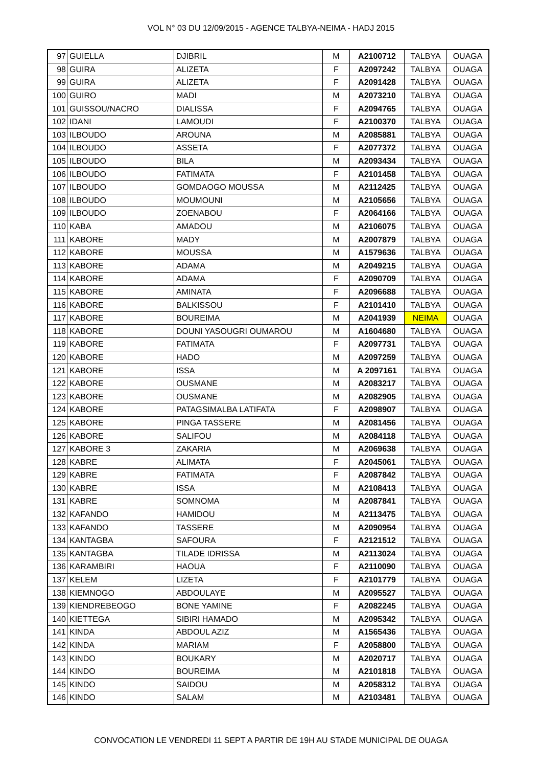VOL N° 03 DU 12/09/2015 - AGENCE TALBYA-NEIMA - HADJ 2015
| 97 | GUIELLA | DJIBRIL | M | A2100712 | TALBYA | OUAGA |
| 98 | GUIRA | ALIZETA | F | A2097242 | TALBYA | OUAGA |
| 99 | GUIRA | ALIZETA | F | A2091428 | TALBYA | OUAGA |
| 100 | GUIRO | MADI | M | A2073210 | TALBYA | OUAGA |
| 101 | GUISSOU/NACRO | DIALISSA | F | A2094765 | TALBYA | OUAGA |
| 102 | IDANI | LAMOUDI | F | A2100370 | TALBYA | OUAGA |
| 103 | ILBOUDO | AROUNA | M | A2085881 | TALBYA | OUAGA |
| 104 | ILBOUDO | ASSETA | F | A2077372 | TALBYA | OUAGA |
| 105 | ILBOUDO | BILA | M | A2093434 | TALBYA | OUAGA |
| 106 | ILBOUDO | FATIMATA | F | A2101458 | TALBYA | OUAGA |
| 107 | ILBOUDO | GOMDAOGO MOUSSA | M | A2112425 | TALBYA | OUAGA |
| 108 | ILBOUDO | MOUMOUNI | M | A2105656 | TALBYA | OUAGA |
| 109 | ILBOUDO | ZOENABOU | F | A2064166 | TALBYA | OUAGA |
| 110 | KABA | AMADOU | M | A2106075 | TALBYA | OUAGA |
| 111 | KABORE | MADY | M | A2007879 | TALBYA | OUAGA |
| 112 | KABORE | MOUSSA | M | A1579636 | TALBYA | OUAGA |
| 113 | KABORE | ADAMA | M | A2049215 | TALBYA | OUAGA |
| 114 | KABORE | ADAMA | F | A2090709 | TALBYA | OUAGA |
| 115 | KABORE | AMINATA | F | A2096688 | TALBYA | OUAGA |
| 116 | KABORE | BALKISSOU | F | A2101410 | TALBYA | OUAGA |
| 117 | KABORE | BOUREIMA | M | A2041939 | NEIMA | OUAGA |
| 118 | KABORE | DOUNI YASOUGRI OUMAROU | M | A1604680 | TALBYA | OUAGA |
| 119 | KABORE | FATIMATA | F | A2097731 | TALBYA | OUAGA |
| 120 | KABORE | HADO | M | A2097259 | TALBYA | OUAGA |
| 121 | KABORE | ISSA | M | A 2097161 | TALBYA | OUAGA |
| 122 | KABORE | OUSMANE | M | A2083217 | TALBYA | OUAGA |
| 123 | KABORE | OUSMANE | M | A2082905 | TALBYA | OUAGA |
| 124 | KABORE | PATAGSIMALBA LATIFATA | F | A2098907 | TALBYA | OUAGA |
| 125 | KABORE | PINGA TASSERE | M | A2081456 | TALBYA | OUAGA |
| 126 | KABORE | SALIFOU | M | A2084118 | TALBYA | OUAGA |
| 127 | KABORE 3 | ZAKARIA | M | A2069638 | TALBYA | OUAGA |
| 128 | KABRE | ALIMATA | F | A2045061 | TALBYA | OUAGA |
| 129 | KABRE | FATIMATA | F | A2087842 | TALBYA | OUAGA |
| 130 | KABRE | ISSA | M | A2108413 | TALBYA | OUAGA |
| 131 | KABRE | SOMNOMA | M | A2087841 | TALBYA | OUAGA |
| 132 | KAFANDO | HAMIDOU | M | A2113475 | TALBYA | OUAGA |
| 133 | KAFANDO | TASSERE | M | A2090954 | TALBYA | OUAGA |
| 134 | KANTAGBA | SAFOURA | F | A2121512 | TALBYA | OUAGA |
| 135 | KANTAGBA | TILADE IDRISSA | M | A2113024 | TALBYA | OUAGA |
| 136 | KARAMBIRI | HAOUA | F | A2110090 | TALBYA | OUAGA |
| 137 | KELEM | LIZETA | F | A2101779 | TALBYA | OUAGA |
| 138 | KIEMNOGO | ABDOULAYE | M | A2095527 | TALBYA | OUAGA |
| 139 | KIENDREBEOGO | BONE YAMINE | F | A2082245 | TALBYA | OUAGA |
| 140 | KIETTEGA | SIBIRI HAMADO | M | A2095342 | TALBYA | OUAGA |
| 141 | KINDA | ABDOUL AZIZ | M | A1565436 | TALBYA | OUAGA |
| 142 | KINDA | MARIAM | F | A2058800 | TALBYA | OUAGA |
| 143 | KINDO | BOUKARY | M | A2020717 | TALBYA | OUAGA |
| 144 | KINDO | BOUREIMA | M | A2101818 | TALBYA | OUAGA |
| 145 | KINDO | SAIDOU | M | A2058312 | TALBYA | OUAGA |
| 146 | KINDO | SALAM | M | A2103481 | TALBYA | OUAGA |
CONVOCATION LE VENDREDI 11 SEPT A PARTIR DE 19H AU STADE MUNICIPAL DE OUAGA